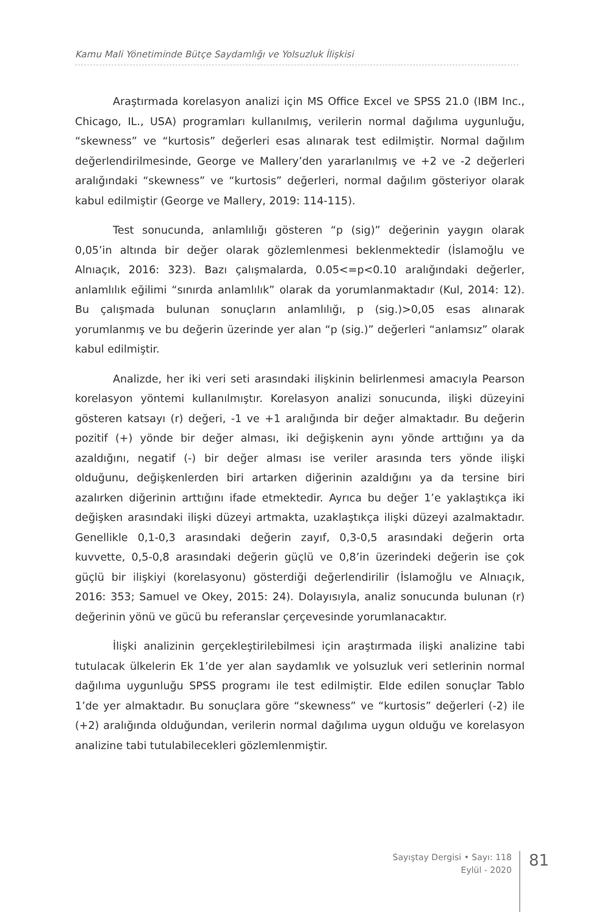Kamu Mali Yönetiminde Bütçe Saydamlığı ve Yolsuzluk İlişkisi
Araştırmada korelasyon analizi için MS Office Excel ve SPSS 21.0 (IBM Inc., Chicago, IL., USA) programları kullanılmış, verilerin normal dağılıma uygunluğu, “skewness” ve “kurtosis” değerleri esas alınarak test edilmiştir. Normal dağılım değerlendirilmesinde, George ve Mallery’den yararlanılmış ve +2 ve -2 değerleri aralığındaki “skewness” ve “kurtosis” değerleri, normal dağılım gösteriyor olarak kabul edilmiştir (George ve Mallery, 2019: 114-115).
Test sonucunda, anlamlılığı gösteren “p (sig)” değerinin yaygın olarak 0,05’in altında bir değer olarak gözlemlenmesi beklenmektedir (İslamoğlu ve Alnıaçık, 2016: 323). Bazı çalışmalarda, 0.05<=p<0.10 aralığındaki değerler, anlamlılık eğilimi “sınırda anlamlılık” olarak da yorumlanmaktadır (Kul, 2014: 12). Bu çalışmada bulunan sonuçların anlamlılığı, p (sig.)>0,05 esas alınarak yorumlanmış ve bu değerin üzerinde yer alan “p (sig.)” değerleri “anlamsız” olarak kabul edilmiştir.
Analizde, her iki veri seti arasındaki ilişkinin belirlenmesi amacıyla Pearson korelasyon yöntemi kullanılmıştır. Korelasyon analizi sonucunda, ilişki düzeyini gösteren katsayı (r) değeri, -1 ve +1 aralığında bir değer almaktadır. Bu değerin pozitif (+) yönde bir değer alması, iki değişkenin aynı yönde arttığını ya da azaldığını, negatif (-) bir değer alması ise veriler arasında ters yönde ilişki olduğunu, değişkenlerden biri artarken diğerinin azaldığını ya da tersine biri azalırken diğerinin arttığını ifade etmektedir. Ayrıca bu değer 1’e yaklaştıkça iki değişken arasındaki ilişki düzeyi artmakta, uzaklaştıkça ilişki düzeyi azalmaktadır. Genellikle 0,1-0,3 arasındaki değerin zayıf, 0,3-0,5 arasındaki değerin orta kuvvette, 0,5-0,8 arasındaki değerin güçlü ve 0,8’in üzerindeki değerin ise çok güçlü bir ilişkiyi (korelasyonu) gösterdiği değerlendirilir (İslamoğlu ve Alnıaçık, 2016: 353; Samuel ve Okey, 2015: 24). Dolayısıyla, analiz sonucunda bulunan (r) değerinin yönü ve gücü bu referanslar çerçevesinde yorumlanacaktır.
İlişki analizinin gerçekleştirilebilmesi için araştırmada ilişki analizine tabi tutulacak ülkelerin Ek 1’de yer alan saydamlık ve yolsuzluk veri setlerinin normal dağılıma uygunluğu SPSS programı ile test edilmiştir. Elde edilen sonuçlar Tablo 1’de yer almaktadır. Bu sonuçlara göre “skewness” ve “kurtosis” değerleri (-2) ile (+2) aralığında olduğundan, verilerin normal dağılıma uygun olduğu ve korelasyon analizine tabi tutulabilecekleri gözlemlenmiştir.
Sayıştay Dergisi • Sayı: 118
Eylül - 2020
81